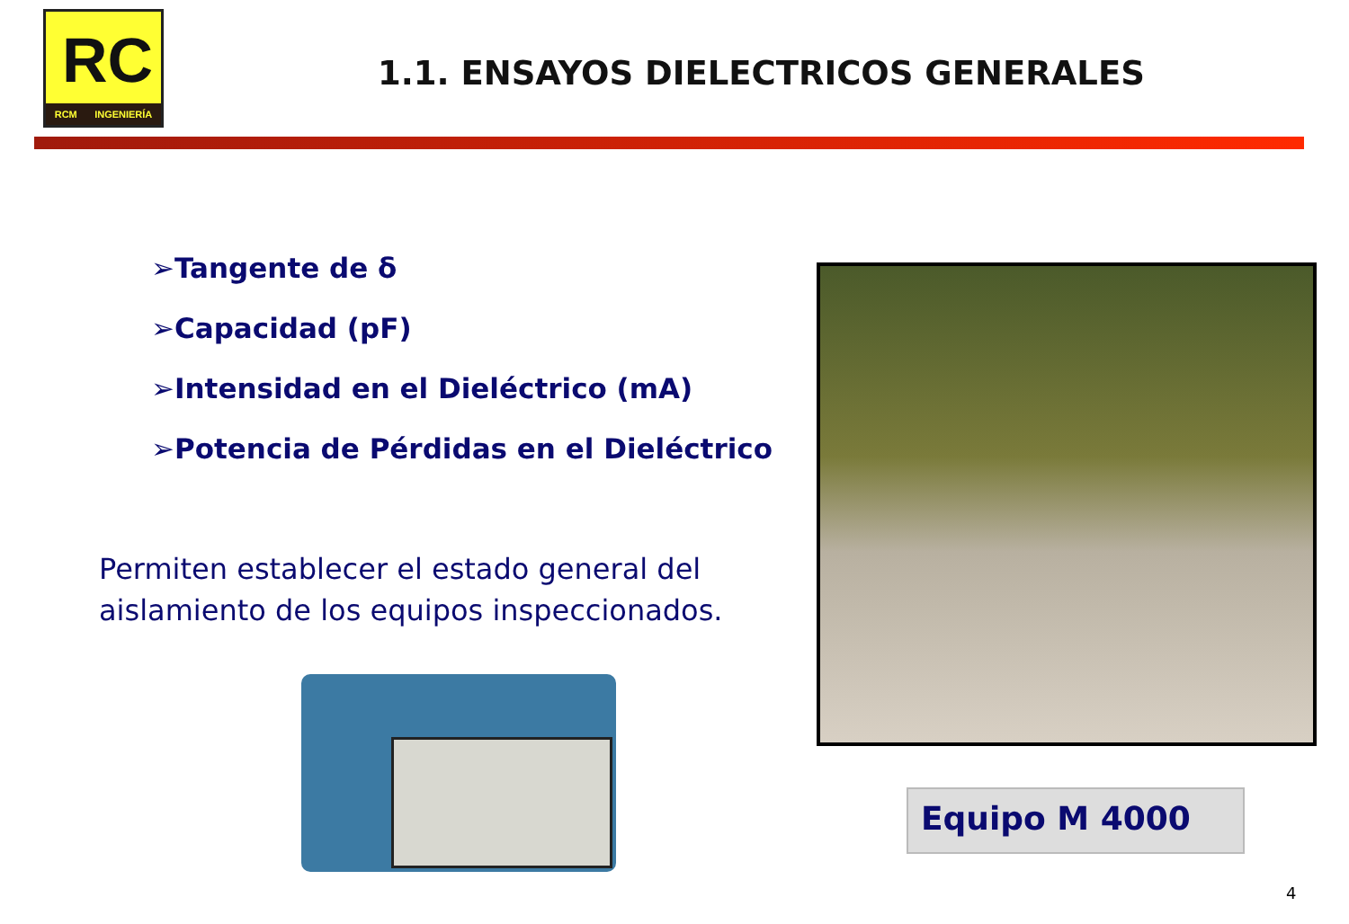RC
RCM INGENIERÍA
1.1. ENSAYOS DIELECTRICOS GENERALES
➢Tangente de δ
➢Capacidad (pF)
➢Intensidad en el Dieléctrico (mA)
➢Potencia de Pérdidas en el Dieléctrico
Permiten establecer el estado general del aislamiento de los equipos inspeccionados.
Equipo M 4000
4